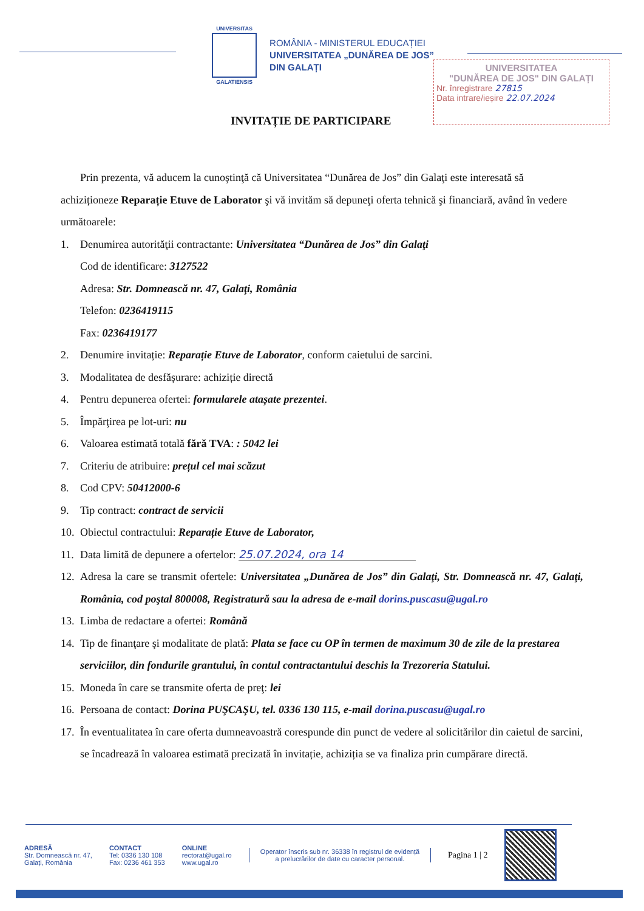UNIVERSITAS
GALATIENSIS
ROMÂNIA - MINISTERUL EDUCAȚIEI
UNIVERSITATEA „DUNĂREA DE JOS”
DIN GALAȚI
UNIVERSITATEA
"DUNĂREA DE JOS" DIN GALAȚI
Nr. înregistrare 27815
Data intrare/ieșire 22.07.2024
INVITAȚIE DE PARTICIPARE
Prin prezenta, vă aducem la cunoştinţă că Universitatea “Dunărea de Jos” din Galaţi este interesată să achiziționeze Reparație Etuve de Laborator şi vă invităm să depuneţi oferta tehnică şi financiară, având în vedere următoarele:
1. Denumirea autorităţii contractante: Universitatea “Dunărea de Jos” din Galaţi
Cod de identificare: 3127522
Adresa: Str. Domnească nr. 47, Galaţi, România
Telefon: 0236419115
Fax: 0236419177
2. Denumire invitație: Reparație Etuve de Laborator, conform caietului de sarcini.
3. Modalitatea de desfăşurare: achiziție directă
4. Pentru depunerea ofertei: formularele atașate prezentei.
5. Împărţirea pe lot-uri: nu
6. Valoarea estimată totală fără TVA: : 5042 lei
7. Criteriu de atribuire: prețul cel mai scăzut
8. Cod CPV: 50412000-6
9. Tip contract: contract de servicii
10. Obiectul contractului: Reparație Etuve de Laborator,
11. Data limită de depunere a ofertelor: 25.07.2024, ora 14
12. Adresa la care se transmit ofertele: Universitatea „Dunărea de Jos” din Galaţi, Str. Domnească nr. 47, Galaţi, România, cod poştal 800008, Registratură sau la adresa de e-mail dorins.puscasu@ugal.ro
13. Limba de redactare a ofertei: Română
14. Tip de finanţare şi modalitate de plată: Plata se face cu OP în termen de maximum 30 de zile de la prestarea serviciilor, din fondurile grantului, în contul contractantului deschis la Trezoreria Statului.
15. Moneda în care se transmite oferta de preţ: lei
16. Persoana de contact: Dorina PUŞCAŞU, tel. 0336 130 115, e-mail dorina.puscasu@ugal.ro
17. În eventualitatea în care oferta dumneavoastră corespunde din punct de vedere al solicitărilor din caietul de sarcini, se încadrează în valoarea estimată precizată în invitație, achiziția se va finaliza prin cumpărare directă.
ADRESĂ
Str. Domnească nr. 47,
Galați, România
CONTACT
Tel: 0336 130 108
Fax: 0236 461 353
ONLINE
rectorat@ugal.ro
www.ugal.ro
Operator înscris sub nr. 36338 în registrul de evidență
a prelucrărilor de date cu caracter personal.
Pagina 1 | 2